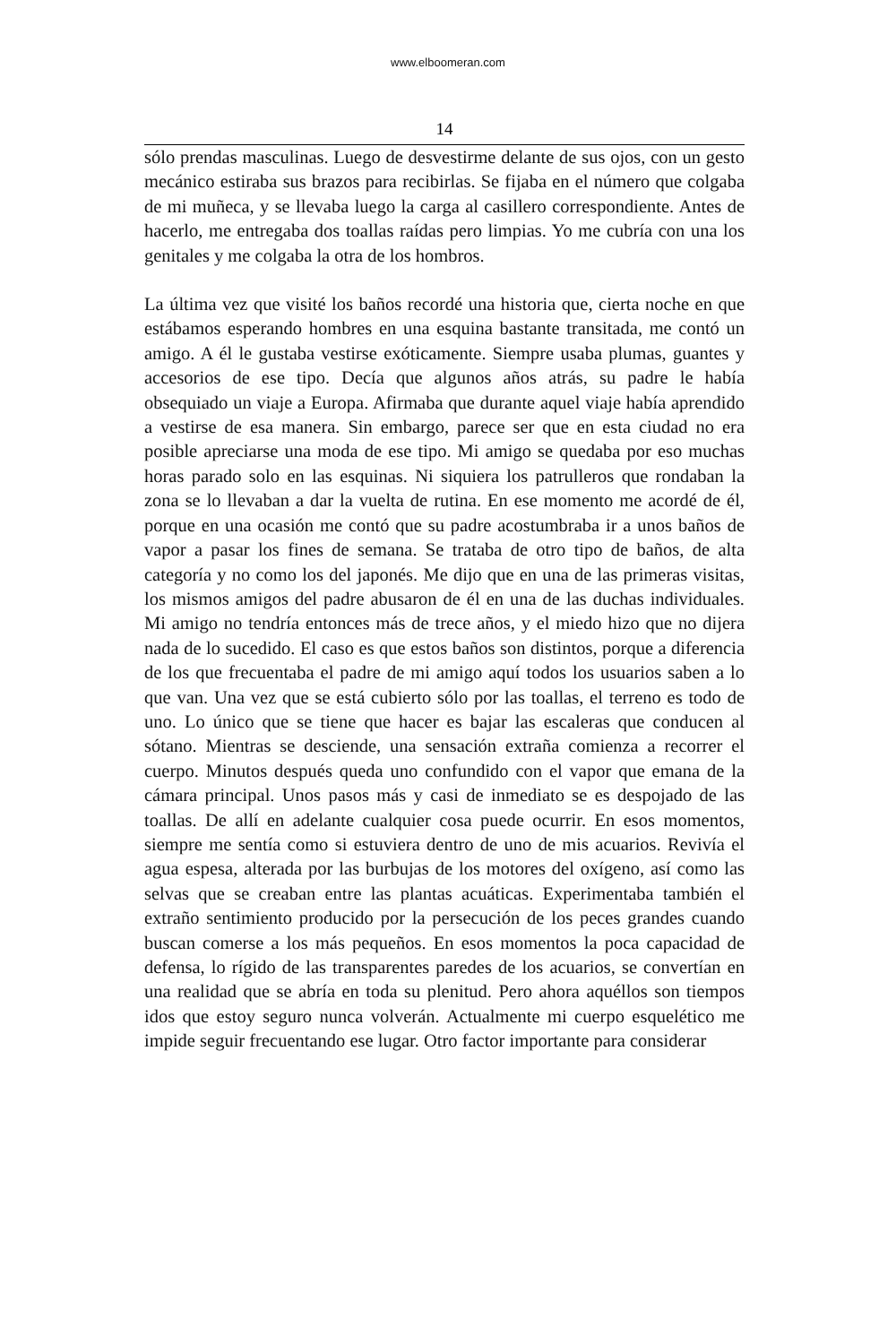www.elboomeran.com
14
sólo prendas masculinas. Luego de desvestirme delante de sus ojos, con un gesto mecánico estiraba sus brazos para recibirlas. Se fijaba en el número que colgaba de mi muñeca, y se llevaba luego la carga al casillero correspondiente. Antes de hacerlo, me entregaba dos toallas raídas pero limpias. Yo me cubría con una los genitales y me colgaba la otra de los hombros.
La última vez que visité los baños recordé una historia que, cierta noche en que estábamos esperando hombres en una esquina bastante transitada, me contó un amigo. A él le gustaba vestirse exóticamente. Siempre usaba plumas, guantes y accesorios de ese tipo. Decía que algunos años atrás, su padre le había obsequiado un viaje a Europa. Afirmaba que durante aquel viaje había aprendido a vestirse de esa manera. Sin embargo, parece ser que en esta ciudad no era posible apreciarse una moda de ese tipo. Mi amigo se quedaba por eso muchas horas parado solo en las esquinas. Ni siquiera los patrulleros que rondaban la zona se lo llevaban a dar la vuelta de rutina. En ese momento me acordé de él, porque en una ocasión me contó que su padre acostumbraba ir a unos baños de vapor a pasar los fines de semana. Se trataba de otro tipo de baños, de alta categoría y no como los del japonés. Me dijo que en una de las primeras visitas, los mismos amigos del padre abusaron de él en una de las duchas individuales. Mi amigo no tendría entonces más de trece años, y el miedo hizo que no dijera nada de lo sucedido. El caso es que estos baños son distintos, porque a diferencia de los que frecuentaba el padre de mi amigo aquí todos los usuarios saben a lo que van. Una vez que se está cubierto sólo por las toallas, el terreno es todo de uno. Lo único que se tiene que hacer es bajar las escaleras que conducen al sótano. Mientras se desciende, una sensación extraña comienza a recorrer el cuerpo. Minutos después queda uno confundido con el vapor que emana de la cámara principal. Unos pasos más y casi de inmediato se es despojado de las toallas. De allí en adelante cualquier cosa puede ocurrir. En esos momentos, siempre me sentía como si estuviera dentro de uno de mis acuarios. Revivía el agua espesa, alterada por las burbujas de los motores del oxígeno, así como las selvas que se creaban entre las plantas acuáticas. Experimentaba también el extraño sentimiento producido por la persecución de los peces grandes cuando buscan comerse a los más pequeños. En esos momentos la poca capacidad de defensa, lo rígido de las transparentes paredes de los acuarios, se convertían en una realidad que se abría en toda su plenitud. Pero ahora aquéllos son tiempos idos que estoy seguro nunca volverán. Actualmente mi cuerpo esquelético me impide seguir frecuentando ese lugar. Otro factor importante para considerar